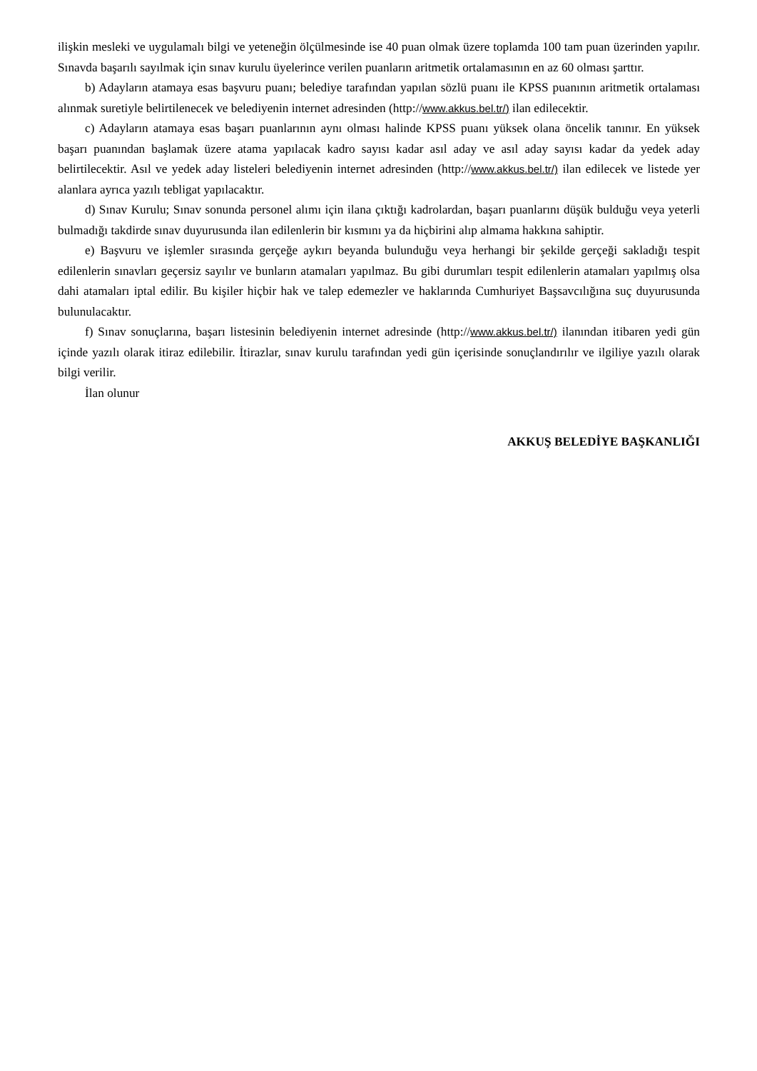ilişkin mesleki ve uygulamalı bilgi ve yeteneğin ölçülmesinde ise 40 puan olmak üzere toplamda 100 tam puan üzerinden yapılır. Sınavda başarılı sayılmak için sınav kurulu üyelerince verilen puanların aritmetik ortalamasının en az 60 olması şarttır.
b) Adayların atamaya esas başvuru puanı; belediye tarafından yapılan sözlü puanı ile KPSS puanının aritmetik ortalaması alınmak suretiyle belirtilenecek ve belediyenin internet adresinden (http://www.akkus.bel.tr/) ilan edilecektir.
c) Adayların atamaya esas başarı puanlarının aynı olması halinde KPSS puanı yüksek olana öncelik tanınır. En yüksek başarı puanından başlamak üzere atama yapılacak kadro sayısı kadar asıl aday ve asıl aday sayısı kadar da yedek aday belirtilecektir. Asıl ve yedek aday listeleri belediyenin internet adresinden (http://www.akkus.bel.tr/) ilan edilecek ve listede yer alanlara ayrıca yazılı tebligat yapılacaktır.
d) Sınav Kurulu; Sınav sonunda personel alımı için ilana çıktığı kadrolardan, başarı puanlarını düşük bulduğu veya yeterli bulmadığı takdirde sınav duyurusunda ilan edilenlerin bir kısmını ya da hiçbirini alıp almama hakkına sahiptir.
e) Başvuru ve işlemler sırasında gerçeğe aykırı beyanda bulunduğu veya herhangi bir şekilde gerçeği sakladığı tespit edilenlerin sınavları geçersiz sayılır ve bunların atamaları yapılmaz. Bu gibi durumları tespit edilenlerin atamaları yapılmış olsa dahi atamaları iptal edilir. Bu kişiler hiçbir hak ve talep edemezler ve haklarında Cumhuriyet Başsavcılığına suç duyurusunda bulunulacaktır.
f) Sınav sonuçlarına, başarı listesinin belediyenin internet adresinde (http://www.akkus.bel.tr/) ilanından itibaren yedi gün içinde yazılı olarak itiraz edilebilir. İtirazlar, sınav kurulu tarafından yedi gün içerisinde sonuçlandırılır ve ilgiliye yazılı olarak bilgi verilir.
İlan olunur
AKKUŞ BELEDİYE BAŞKANLIĞI